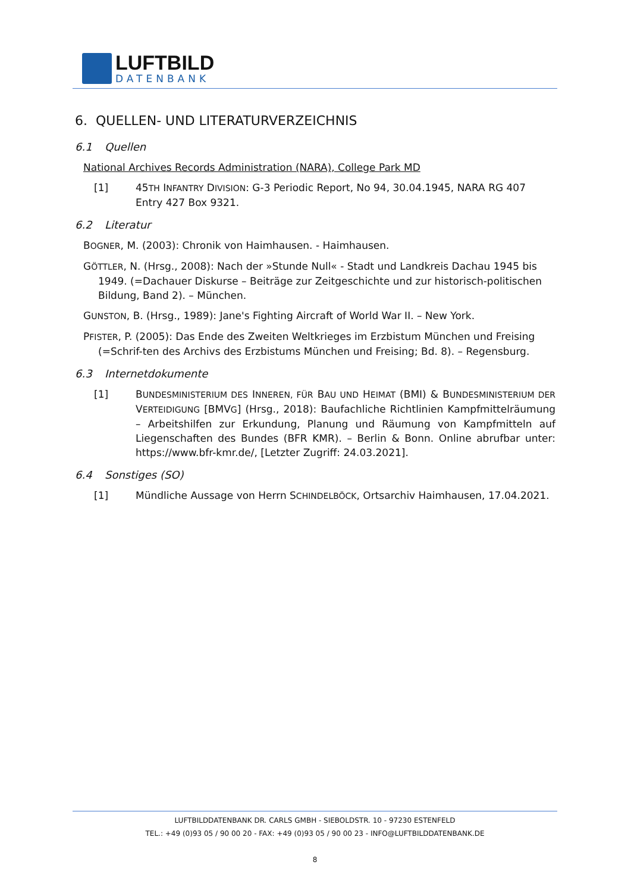LUFTBILD
DATENBANK
6. QUELLEN- UND LITERATURVERZEICHNIS
6.1 Quellen
National Archives Records Administration (NARA), College Park MD
[1] 45TH INFANTRY DIVISION: G-3 Periodic Report, No 94, 30.04.1945, NARA RG 407 Entry 427 Box 9321.
6.2 Literatur
BOGNER, M. (2003): Chronik von Haimhausen. - Haimhausen.
GÖTTLER, N. (Hrsg., 2008): Nach der »Stunde Null« - Stadt und Landkreis Dachau 1945 bis 1949. (=Dachauer Diskurse – Beiträge zur Zeitgeschichte und zur historisch-politischen Bildung, Band 2). – München.
GUNSTON, B. (Hrsg., 1989): Jane's Fighting Aircraft of World War II. – New York.
PFISTER, P. (2005): Das Ende des Zweiten Weltkrieges im Erzbistum München und Freising (=Schrif-ten des Archivs des Erzbistums München und Freising; Bd. 8). – Regensburg.
6.3 Internetdokumente
[1] BUNDESMINISTERIUM DES INNEREN, FÜR BAU UND HEIMAT (BMI) & BUNDESMINISTERIUM DER VERTEIDIGUNG [BMVG] (Hrsg., 2018): Baufachliche Richtlinien Kampfmittelräumung – Arbeitshilfen zur Erkundung, Planung und Räumung von Kampfmitteln auf Liegenschaften des Bundes (BFR KMR). – Berlin & Bonn. Online abrufbar unter: https://www.bfr-kmr.de/, [Letzter Zugriff: 24.03.2021].
6.4 Sonstiges (SO)
[1] Mündliche Aussage von Herrn SCHINDELBÖCK, Ortsarchiv Haimhausen, 17.04.2021.
LUFTBILDDATENBANK DR. CARLS GMBH - SIEBOLDSTR. 10 - 97230 ESTENFELD
TEL.: +49 (0)93 05 / 90 00 20 - FAX: +49 (0)93 05 / 90 00 23 - INFO@LUFTBILDDATENBANK.DE
8